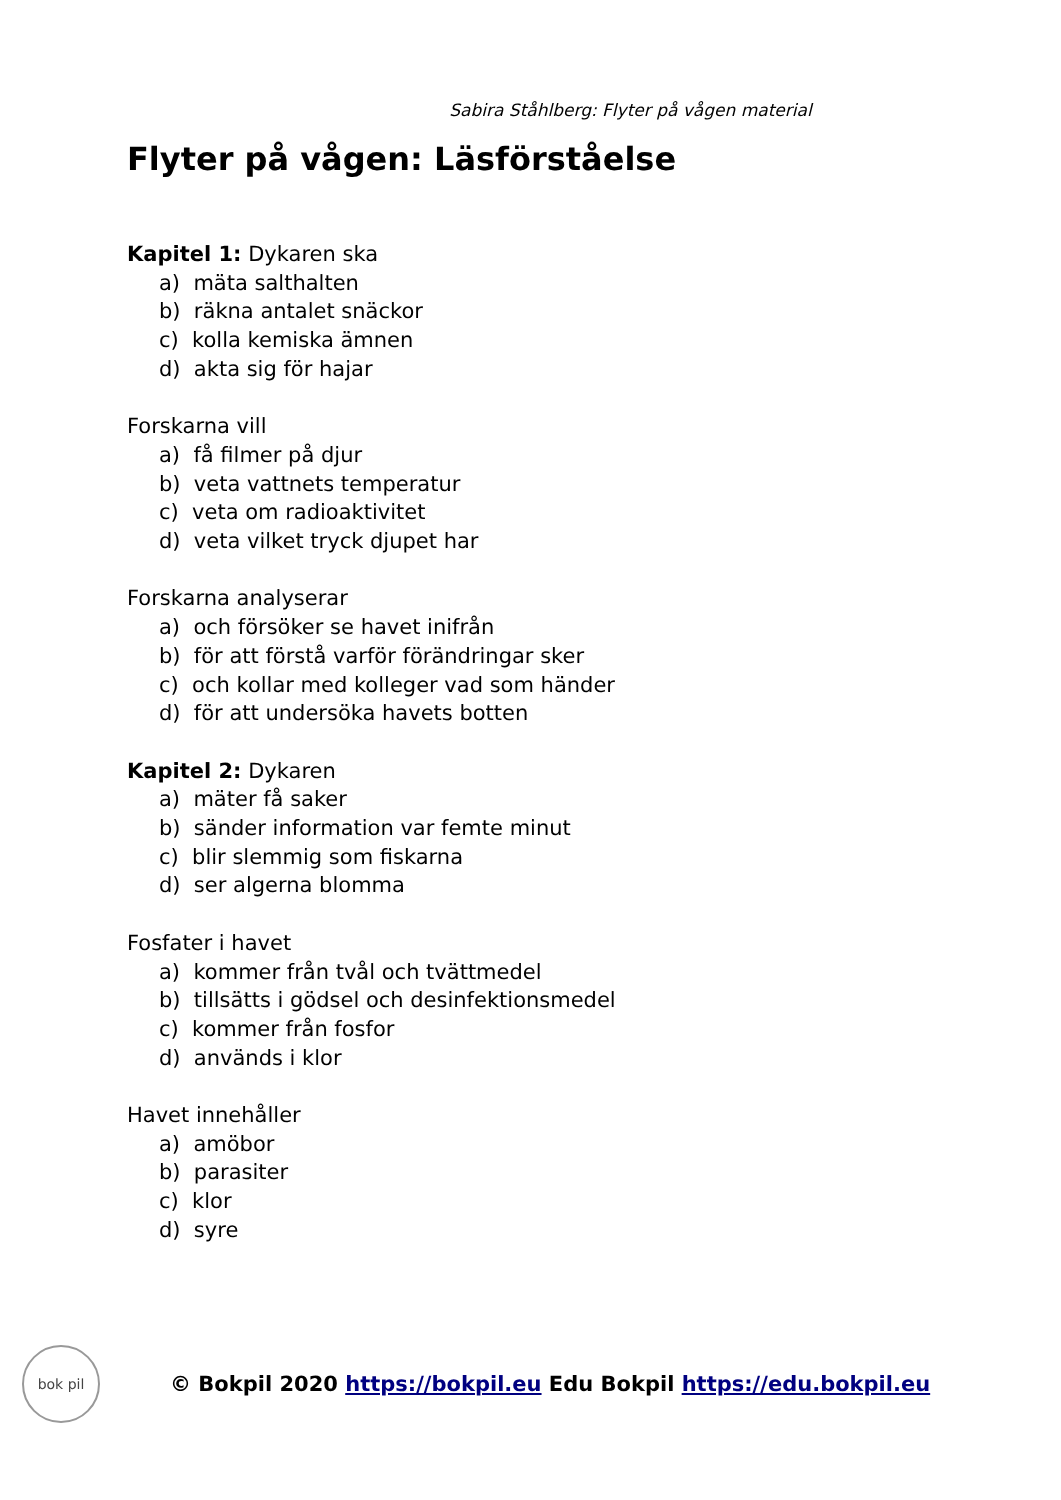Sabira Ståhlberg: Flyter på vågen material
Flyter på vågen: Läsförståelse
Kapitel 1: Dykaren ska
a) mäta salthalten
b) räkna antalet snäckor
c) kolla kemiska ämnen
d) akta sig för hajar
Forskarna vill
a) få filmer på djur
b) veta vattnets temperatur
c) veta om radioaktivitet
d) veta vilket tryck djupet har
Forskarna analyserar
a) och försöker se havet inifrån
b) för att förstå varför förändringar sker
c) och kollar med kolleger vad som händer
d) för att undersöka havets botten
Kapitel 2: Dykaren
a) mäter få saker
b) sänder information var femte minut
c) blir slemmig som fiskarna
d) ser algerna blomma
Fosfater i havet
a) kommer från tvål och tvättmedel
b) tillsätts i gödsel och desinfektionsmedel
c) kommer från fosfor
d) används i klor
Havet innehåller
a) amöbor
b) parasiter
c) klor
d) syre
bok pil
© Bokpil 2020 https://bokpil.eu Edu Bokpil https://edu.bokpil.eu